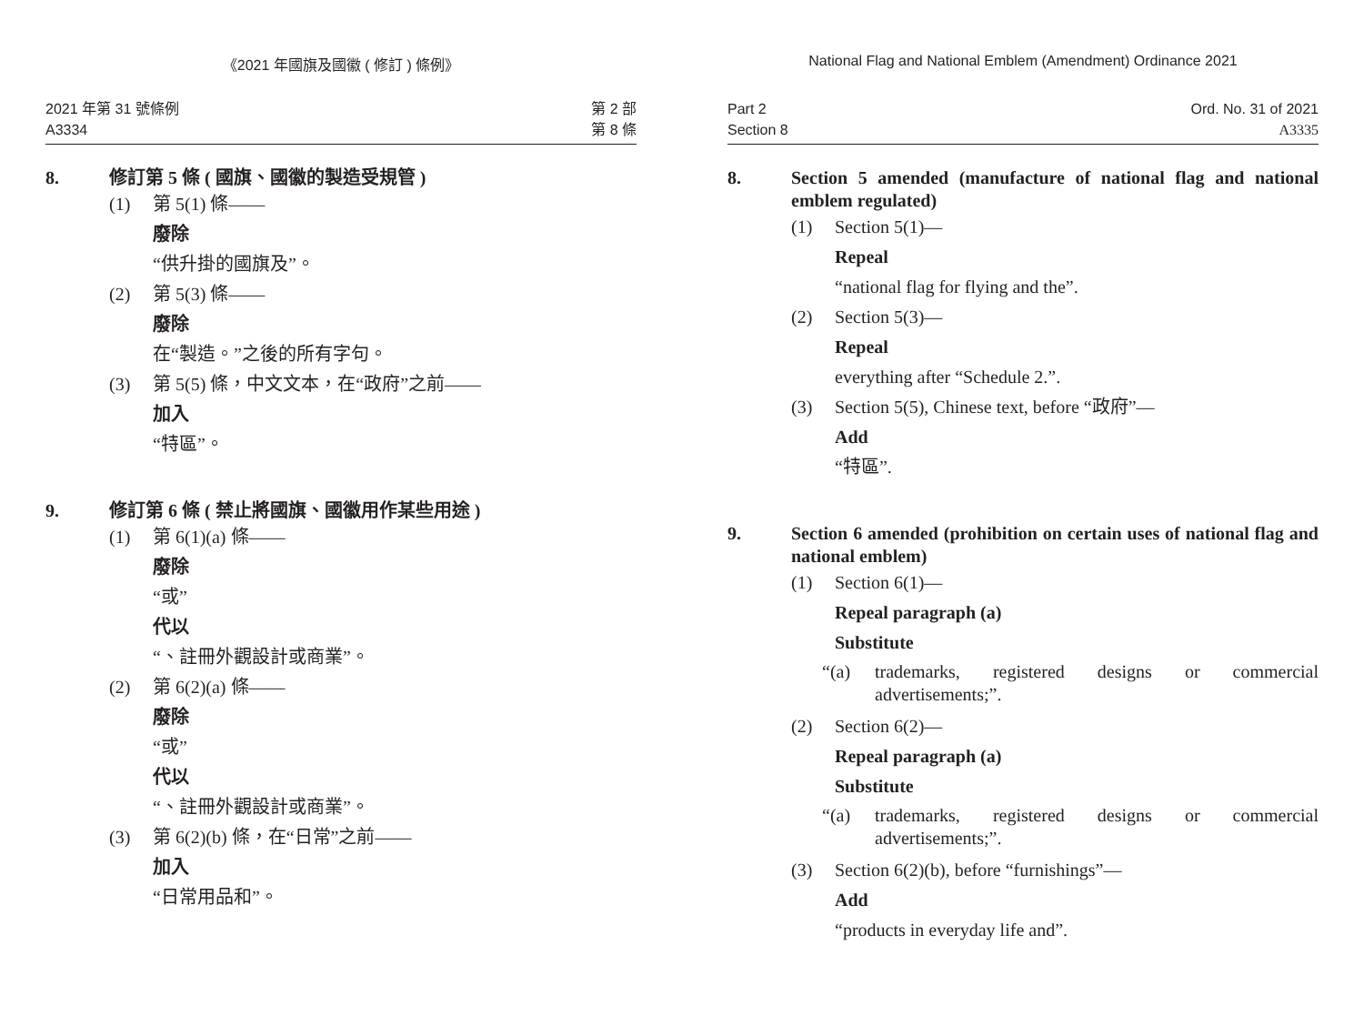《2021 年國旗及國徽 ( 修訂 ) 條例》
2021 年第 31 號條例
A3334
第 2 部
第 8 條
8. 修訂第 5 條 ( 國旗、國徽的製造受規管 )
(1) 第 5(1) 條——
廢除
“供升掛的國旗及”。
(2) 第 5(3) 條——
廢除
在“製造。”之後的所有字句。
(3) 第 5(5) 條，中文文本，在“政府”之前——
加入
“特區”。
9. 修訂第 6 條 ( 禁止將國旗、國徽用作某些用途 )
(1) 第 6(1)(a) 條——
廢除
“或”
代以
“、註冊外觀設計或商業”。
(2) 第 6(2)(a) 條——
廢除
“或”
代以
“、註冊外觀設計或商業”。
(3) 第 6(2)(b) 條，在“日常”之前——
加入
“日常用品和”。
National Flag and National Emblem (Amendment) Ordinance 2021
Part 2
Section 8
Ord. No. 31 of 2021
A3335
8. Section 5 amended (manufacture of national flag and national emblem regulated)
(1) Section 5(1)—
Repeal
“national flag for flying and the”.
(2) Section 5(3)—
Repeal
everything after “Schedule 2.”.
(3) Section 5(5), Chinese text, before “政府”—
Add
“特區”.
9. Section 6 amended (prohibition on certain uses of national flag and national emblem)
(1) Section 6(1)—
Repeal paragraph (a)
Substitute
“(a) trademarks, registered designs or commercial advertisements;”.
(2) Section 6(2)—
Repeal paragraph (a)
Substitute
“(a) trademarks, registered designs or commercial advertisements;”.
(3) Section 6(2)(b), before “furnishings”—
Add
“products in everyday life and”.